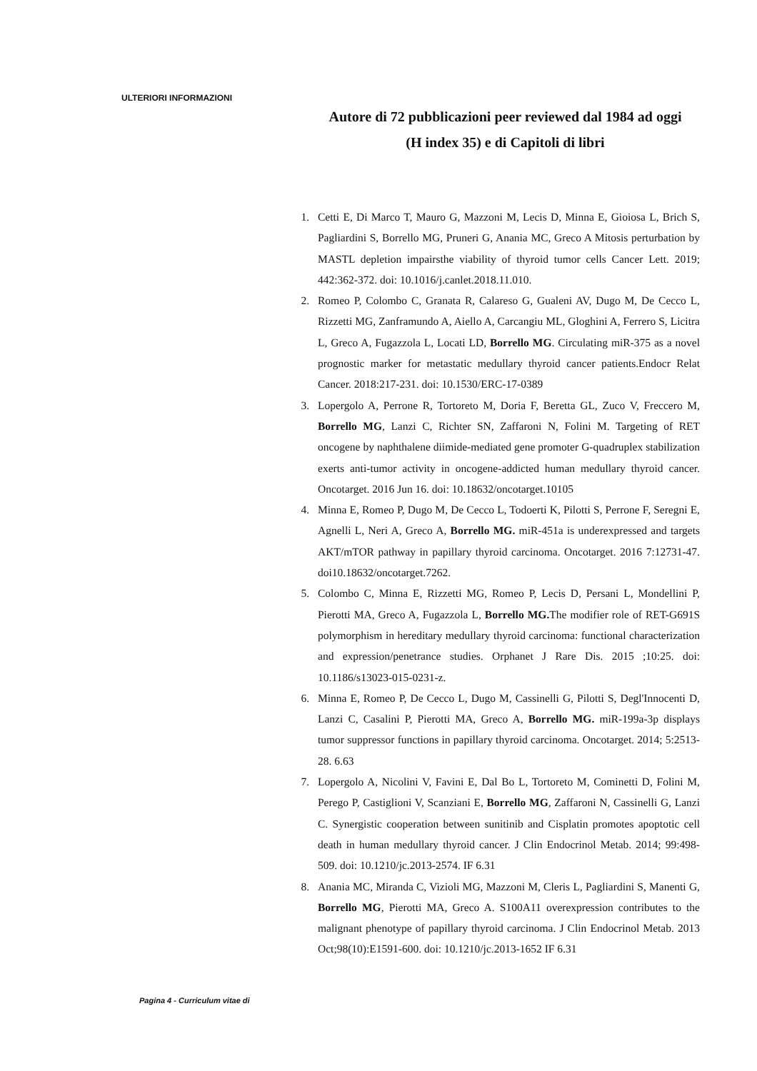ULTERIORI INFORMAZIONI
Autore di 72 pubblicazioni peer reviewed dal 1984 ad oggi
(H index 35) e di Capitoli di libri
1. Cetti E, Di Marco T, Mauro G, Mazzoni M, Lecis D, Minna E, Gioiosa L, Brich S, Pagliardini S, Borrello MG, Pruneri G, Anania MC, Greco A Mitosis perturbation by MASTL depletion impairsthe viability of thyroid tumor cells Cancer Lett. 2019; 442:362-372. doi: 10.1016/j.canlet.2018.11.010.
2. Romeo P, Colombo C, Granata R, Calareso G, Gualeni AV, Dugo M, De Cecco L, Rizzetti MG, Zanframundo A, Aiello A, Carcangiu ML, Gloghini A, Ferrero S, Licitra L, Greco A, Fugazzola L, Locati LD, Borrello MG. Circulating miR-375 as a novel prognostic marker for metastatic medullary thyroid cancer patients.Endocr Relat Cancer. 2018:217-231. doi: 10.1530/ERC-17-0389
3. Lopergolo A, Perrone R, Tortoreto M, Doria F, Beretta GL, Zuco V, Freccero M, Borrello MG, Lanzi C, Richter SN, Zaffaroni N, Folini M. Targeting of RET oncogene by naphthalene diimide-mediated gene promoter G-quadruplex stabilization exerts anti-tumor activity in oncogene-addicted human medullary thyroid cancer. Oncotarget. 2016 Jun 16. doi: 10.18632/oncotarget.10105
4. Minna E, Romeo P, Dugo M, De Cecco L, Todoerti K, Pilotti S, Perrone F, Seregni E, Agnelli L, Neri A, Greco A, Borrello MG. miR-451a is underexpressed and targets AKT/mTOR pathway in papillary thyroid carcinoma. Oncotarget. 2016 7:12731-47. doi10.18632/oncotarget.7262.
5. Colombo C, Minna E, Rizzetti MG, Romeo P, Lecis D, Persani L, Mondellini P, Pierotti MA, Greco A, Fugazzola L, Borrello MG. The modifier role of RET-G691S polymorphism in hereditary medullary thyroid carcinoma: functional characterization and expression/penetrance studies. Orphanet J Rare Dis. 2015 ;10:25. doi: 10.1186/s13023-015-0231-z.
6. Minna E, Romeo P, De Cecco L, Dugo M, Cassinelli G, Pilotti S, Degl'Innocenti D, Lanzi C, Casalini P, Pierotti MA, Greco A, Borrello MG. miR-199a-3p displays tumor suppressor functions in papillary thyroid carcinoma. Oncotarget. 2014; 5:2513-28. 6.63
7. Lopergolo A, Nicolini V, Favini E, Dal Bo L, Tortoreto M, Cominetti D, Folini M, Perego P, Castiglioni V, Scanziani E, Borrello MG, Zaffaroni N, Cassinelli G, Lanzi C. Synergistic cooperation between sunitinib and Cisplatin promotes apoptotic cell death in human medullary thyroid cancer. J Clin Endocrinol Metab. 2014; 99:498-509. doi: 10.1210/jc.2013-2574. IF 6.31
8. Anania MC, Miranda C, Vizioli MG, Mazzoni M, Cleris L, Pagliardini S, Manenti G, Borrello MG, Pierotti MA, Greco A. S100A11 overexpression contributes to the malignant phenotype of papillary thyroid carcinoma. J Clin Endocrinol Metab. 2013 Oct;98(10):E1591-600. doi: 10.1210/jc.2013-1652 IF 6.31
Pagina 4 - Curriculum vitae di